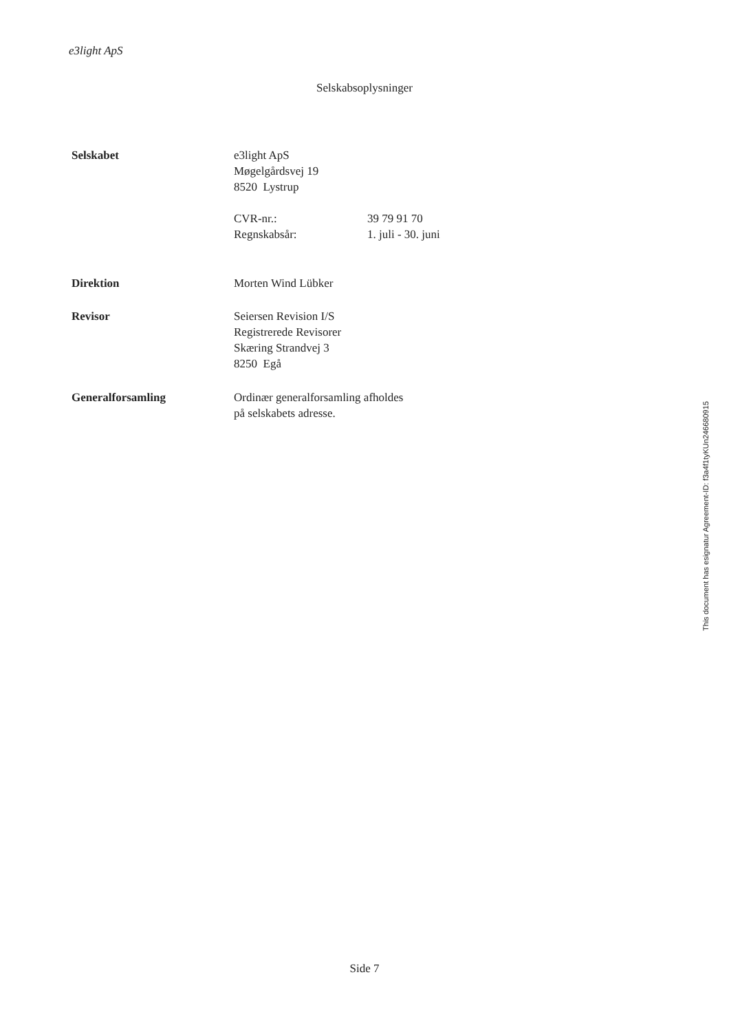e3light ApS
Selskabsoplysninger
Selskabet e3light ApS
Møgelgårdsvej 19
8520 Lystrup
CVR-nr.: 39 79 91 70
Regnskabsår: 1. juli - 30. juni
Direktion Morten Wind Lübker
Revisor Seiersen Revision I/S
Registrerede Revisorer
Skæring Strandvej 3
8250 Egå
Generalforsamling Ordinær generalforsamling afholdes
på selskabets adresse.
Side 7
This document has esignatur Agreement-ID: f3a4f1tyKUn246680915